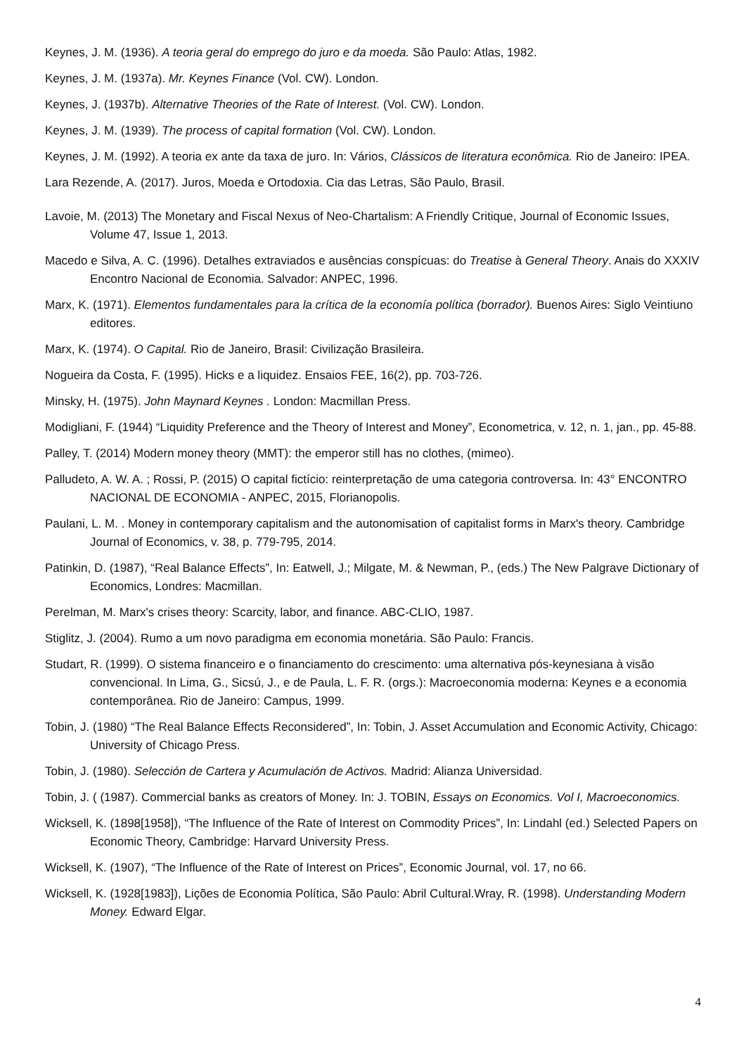Keynes, J. M. (1936). A teoria geral do emprego do juro e da moeda. São Paulo: Atlas, 1982.
Keynes, J. M. (1937a). Mr. Keynes Finance (Vol. CW). London.
Keynes, J. (1937b). Alternative Theories of the Rate of Interest. (Vol. CW). London.
Keynes, J. M. (1939). The process of capital formation (Vol. CW). London.
Keynes, J. M. (1992). A teoria ex ante da taxa de juro. In: Vários, Clássicos de literatura econômica. Rio de Janeiro: IPEA.
Lara Rezende, A. (2017). Juros, Moeda e Ortodoxia. Cia das Letras, São Paulo, Brasil.
Lavoie, M. (2013) The Monetary and Fiscal Nexus of Neo-Chartalism: A Friendly Critique, Journal of Economic Issues, Volume 47, Issue 1, 2013.
Macedo e Silva, A. C. (1996). Detalhes extraviados e ausências conspícuas: do Treatise à General Theory. Anais do XXXIV Encontro Nacional de Economia. Salvador: ANPEC, 1996.
Marx, K. (1971). Elementos fundamentales para la crítica de la economía política (borrador). Buenos Aires: Siglo Veintiuno editores.
Marx, K. (1974). O Capital. Rio de Janeiro, Brasil: Civilização Brasileira.
Nogueira da Costa, F. (1995). Hicks e a liquidez. Ensaios FEE, 16(2), pp. 703-726.
Minsky, H. (1975). John Maynard Keynes . London: Macmillan Press.
Modigliani, F. (1944) “Liquidity Preference and the Theory of Interest and Money”, Econometrica, v. 12, n. 1, jan., pp. 45-88.
Palley, T. (2014) Modern money theory (MMT): the emperor still has no clothes, (mimeo).
Palludeto, A. W. A. ; Rossi, P. (2015) O capital fictício: reinterpretação de uma categoria controversa. In: 43° ENCONTRO NACIONAL DE ECONOMIA - ANPEC, 2015, Florianopolis.
Paulani, L. M. . Money in contemporary capitalism and the autonomisation of capitalist forms in Marx's theory. Cambridge Journal of Economics, v. 38, p. 779-795, 2014.
Patinkin, D. (1987), “Real Balance Effects”, In: Eatwell, J.; Milgate, M. & Newman, P., (eds.) The New Palgrave Dictionary of Economics, Londres: Macmillan.
Perelman, M. Marx's crises theory: Scarcity, labor, and finance. ABC-CLIO, 1987.
Stiglitz, J. (2004). Rumo a um novo paradigma em economia monetária. São Paulo: Francis.
Studart, R. (1999). O sistema financeiro e o financiamento do crescimento: uma alternativa pós-keynesiana à visão convencional. In Lima, G., Sicsú, J., e de Paula, L. F. R. (orgs.): Macroeconomia moderna: Keynes e a economia contemporânea. Rio de Janeiro: Campus, 1999.
Tobin, J. (1980) “The Real Balance Effects Reconsidered”, In: Tobin, J. Asset Accumulation and Economic Activity, Chicago: University of Chicago Press.
Tobin, J. (1980). Selección de Cartera y Acumulación de Activos. Madrid: Alianza Universidad.
Tobin, J. ( (1987). Commercial banks as creators of Money. In: J. TOBIN, Essays on Economics. Vol I, Macroeconomics.
Wicksell, K. (1898[1958]), “The Influence of the Rate of Interest on Commodity Prices”, In: Lindahl (ed.) Selected Papers on Economic Theory, Cambridge: Harvard University Press.
Wicksell, K. (1907), “The Influence of the Rate of Interest on Prices”, Economic Journal, vol. 17, no 66.
Wicksell, K. (1928[1983]), Lições de Economia Política, São Paulo: Abril Cultural.Wray, R. (1998). Understanding Modern Money. Edward Elgar.
4